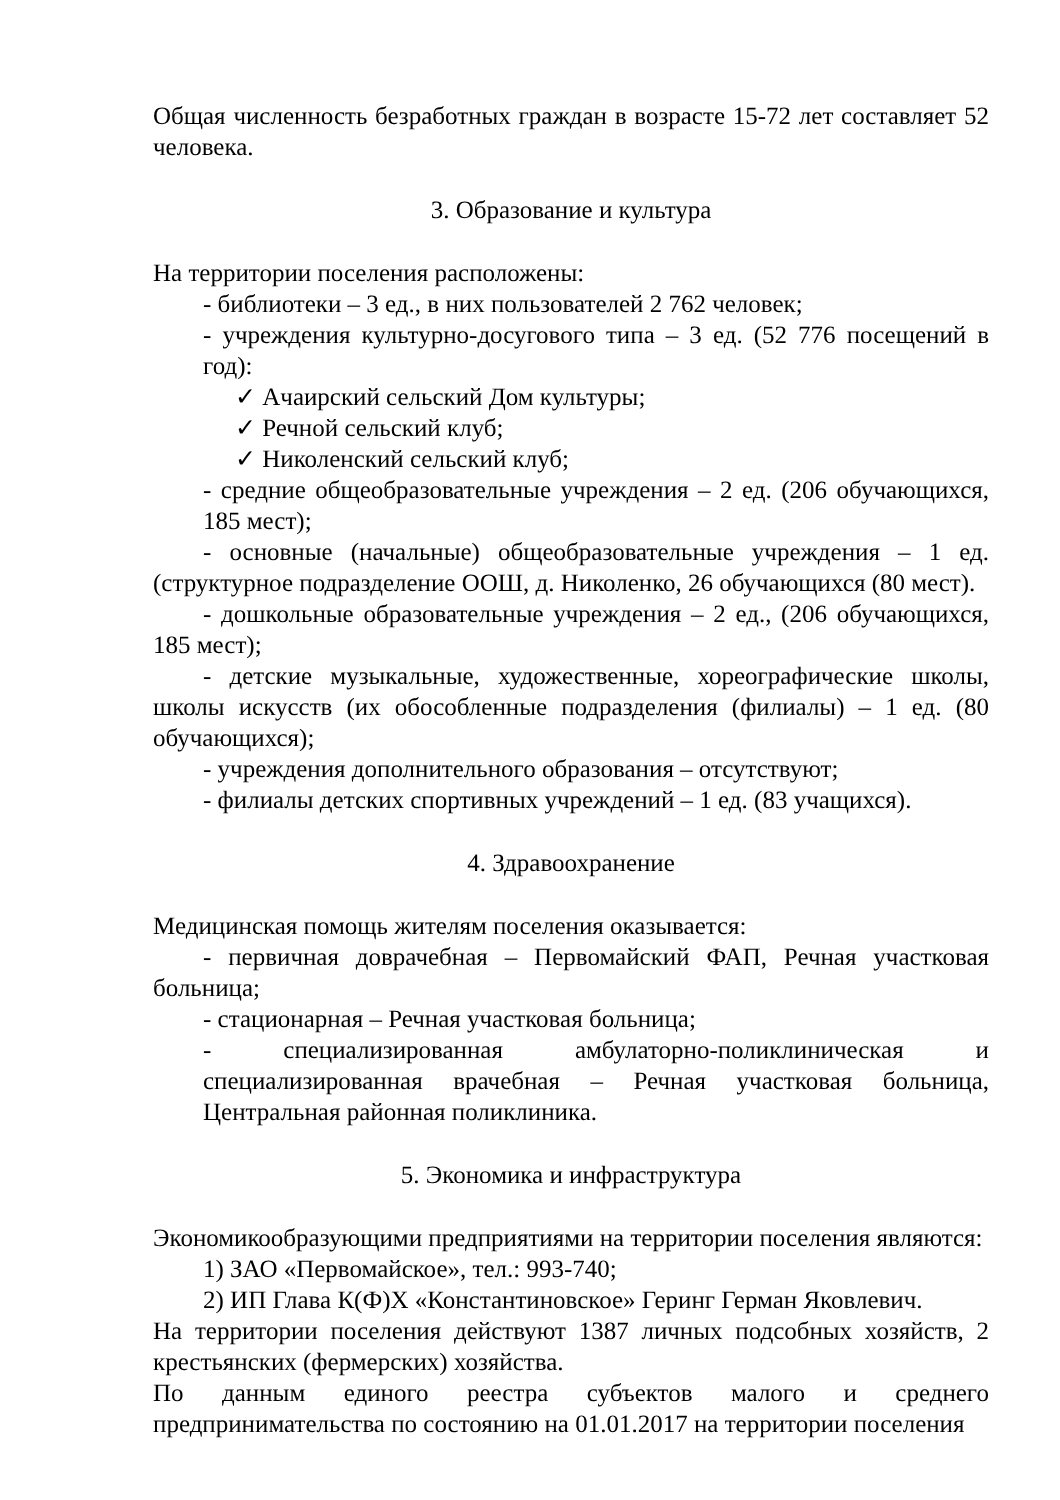Общая численность безработных граждан в возрасте 15-72 лет составляет 52 человека.
3. Образование и культура
На территории поселения расположены:
- библиотеки – 3 ед., в них пользователей 2 762 человек;
- учреждения культурно-досугового типа – 3 ед. (52 776 посещений в год):
✓ Ачаирский сельский Дом культуры;
✓ Речной сельский клуб;
✓ Николенский сельский клуб;
- средние общеобразовательные учреждения – 2 ед. (206 обучающихся, 185 мест);
- основные (начальные) общеобразовательные учреждения – 1 ед. (структурное подразделение ООШ, д. Николенко, 26 обучающихся (80 мест).
- дошкольные образовательные учреждения – 2 ед., (206 обучающихся, 185 мест);
- детские музыкальные, художественные, хореографические школы, школы искусств (их обособленные подразделения (филиалы) – 1 ед. (80 обучающихся);
- учреждения дополнительного образования – отсутствуют;
- филиалы детских спортивных учреждений – 1 ед. (83 учащихся).
4. Здравоохранение
Медицинская помощь жителям поселения оказывается:
- первичная доврачебная – Первомайский ФАП, Речная участковая больница;
- стационарная – Речная участковая больница;
- специализированная амбулаторно-поликлиническая и специализированная врачебная – Речная участковая больница, Центральная районная поликлиника.
5. Экономика и инфраструктура
Экономикообразующими предприятиями на территории поселения являются:
1) ЗАО «Первомайское», тел.: 993-740;
2) ИП Глава К(Ф)Х «Константиновское» Геринг Герман Яковлевич.
На территории поселения действуют 1387 личных подсобных хозяйств, 2 крестьянских (фермерских) хозяйства.
По данным единого реестра субъектов малого и среднего предпринимательства по состоянию на 01.01.2017 на территории поселения